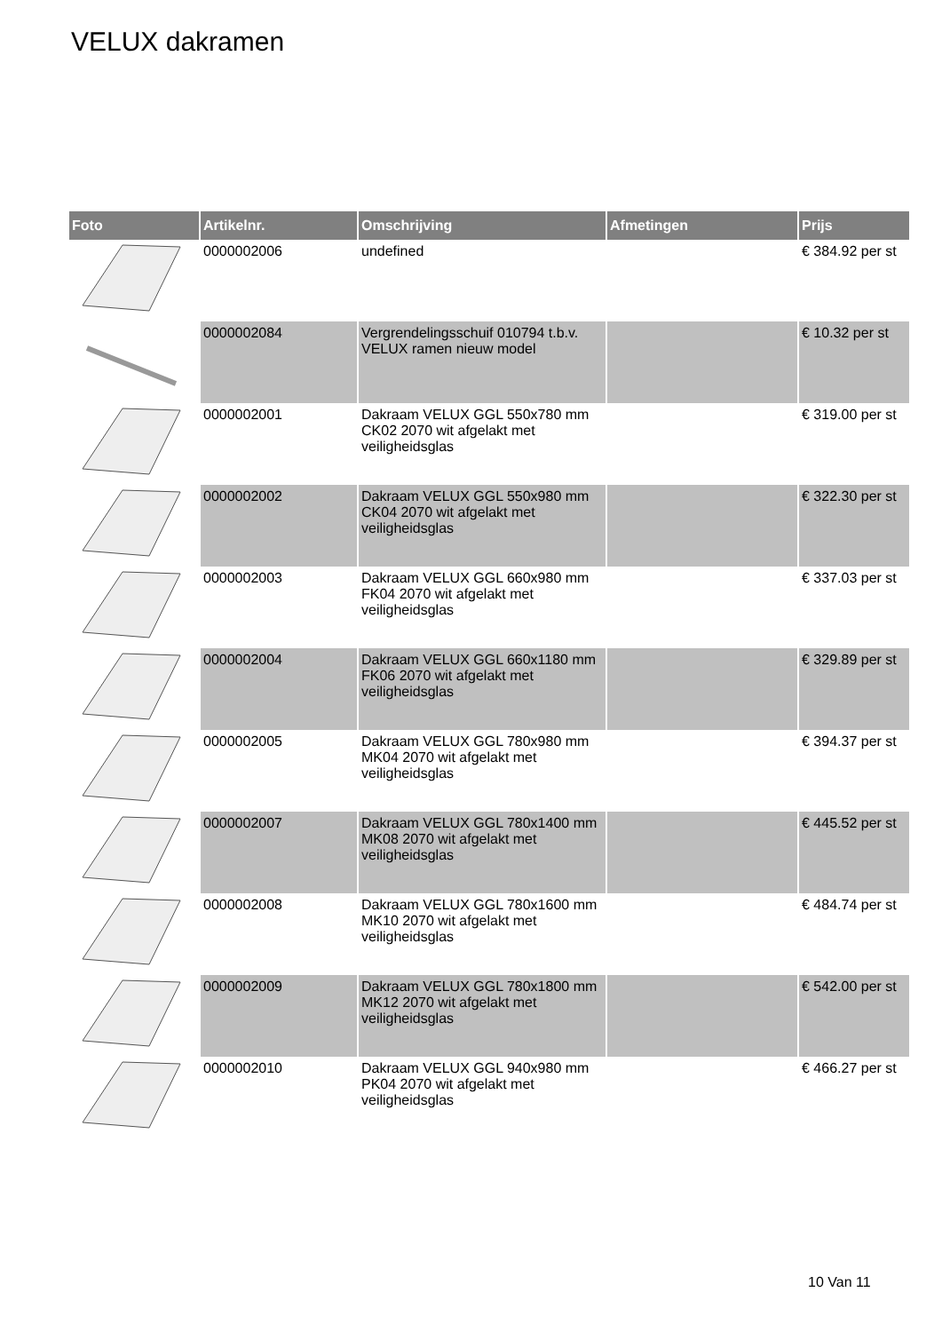VELUX dakramen
| Foto | Artikelnr. | Omschrijving | Afmetingen | Prijs |
| --- | --- | --- | --- | --- |
| | 0000002006 | undefined | | € 384.92 per st |
| | 0000002084 | Vergrendelingsschuif 010794 t.b.v. VELUX ramen nieuw model | | € 10.32 per st |
| | 0000002001 | Dakraam VELUX GGL 550x780 mm CK02 2070 wit afgelakt met veiligheidsglas | | € 319.00 per st |
| | 0000002002 | Dakraam VELUX GGL 550x980 mm CK04 2070 wit afgelakt met veiligheidsglas | | € 322.30 per st |
| | 0000002003 | Dakraam VELUX GGL 660x980 mm FK04 2070 wit afgelakt met veiligheidsglas | | € 337.03 per st |
| | 0000002004 | Dakraam VELUX GGL 660x1180 mm FK06 2070 wit afgelakt met veiligheidsglas | | € 329.89 per st |
| | 0000002005 | Dakraam VELUX GGL 780x980 mm MK04 2070 wit afgelakt met veiligheidsglas | | € 394.37 per st |
| | 0000002007 | Dakraam VELUX GGL 780x1400 mm MK08 2070 wit afgelakt met veiligheidsglas | | € 445.52 per st |
| | 0000002008 | Dakraam VELUX GGL 780x1600 mm MK10 2070 wit afgelakt met veiligheidsglas | | € 484.74 per st |
| | 0000002009 | Dakraam VELUX GGL 780x1800 mm MK12 2070 wit afgelakt met veiligheidsglas | | € 542.00 per st |
| | 0000002010 | Dakraam VELUX GGL 940x980 mm PK04 2070 wit afgelakt met veiligheidsglas | | € 466.27 per st |
10 Van 11